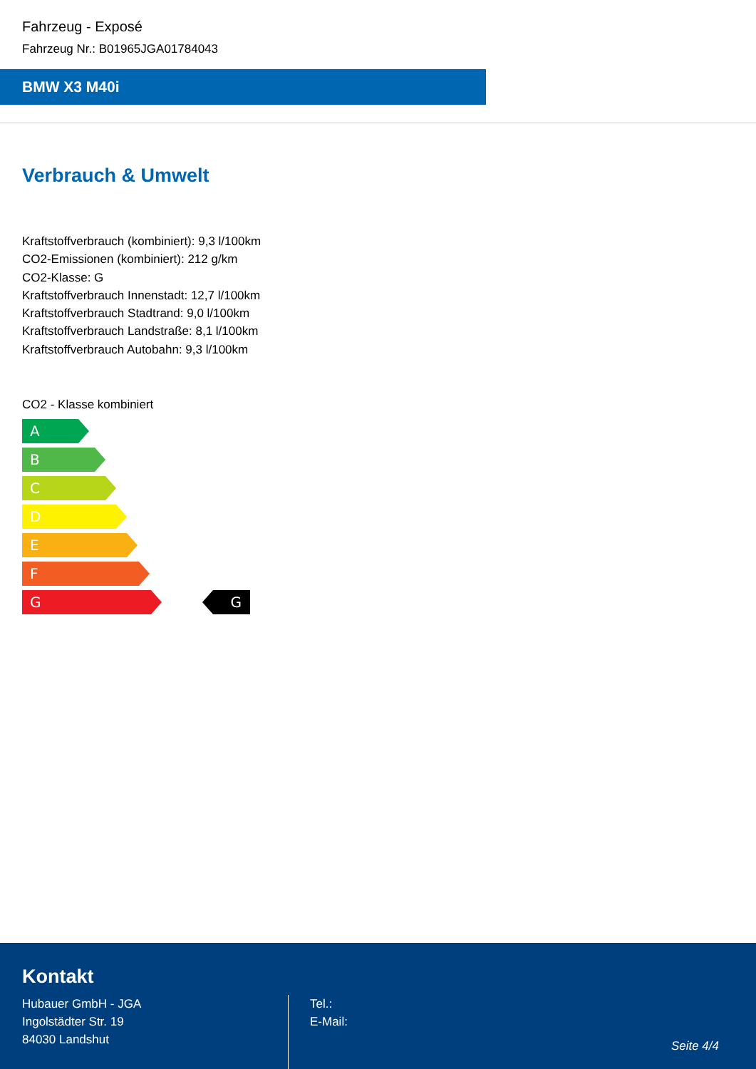Fahrzeug - Exposé
Fahrzeug Nr.: B01965JGA01784043
BMW X3 M40i
Verbrauch & Umwelt
Kraftstoffverbrauch (kombiniert): 9,3 l/100km
CO2-Emissionen (kombiniert): 212 g/km
CO2-Klasse: G
Kraftstoffverbrauch Innenstadt: 12,7 l/100km
Kraftstoffverbrauch Stadtrand: 9,0 l/100km
Kraftstoffverbrauch Landstraße: 8,1 l/100km
Kraftstoffverbrauch Autobahn: 9,3 l/100km
CO2 - Klasse kombiniert
A
B
C
D
E
F
G G
Kontakt
Hubauer GmbH - JGA
Ingolstädter Str. 19
84030 Landshut
Tel.:
E-Mail:
Seite 4/4